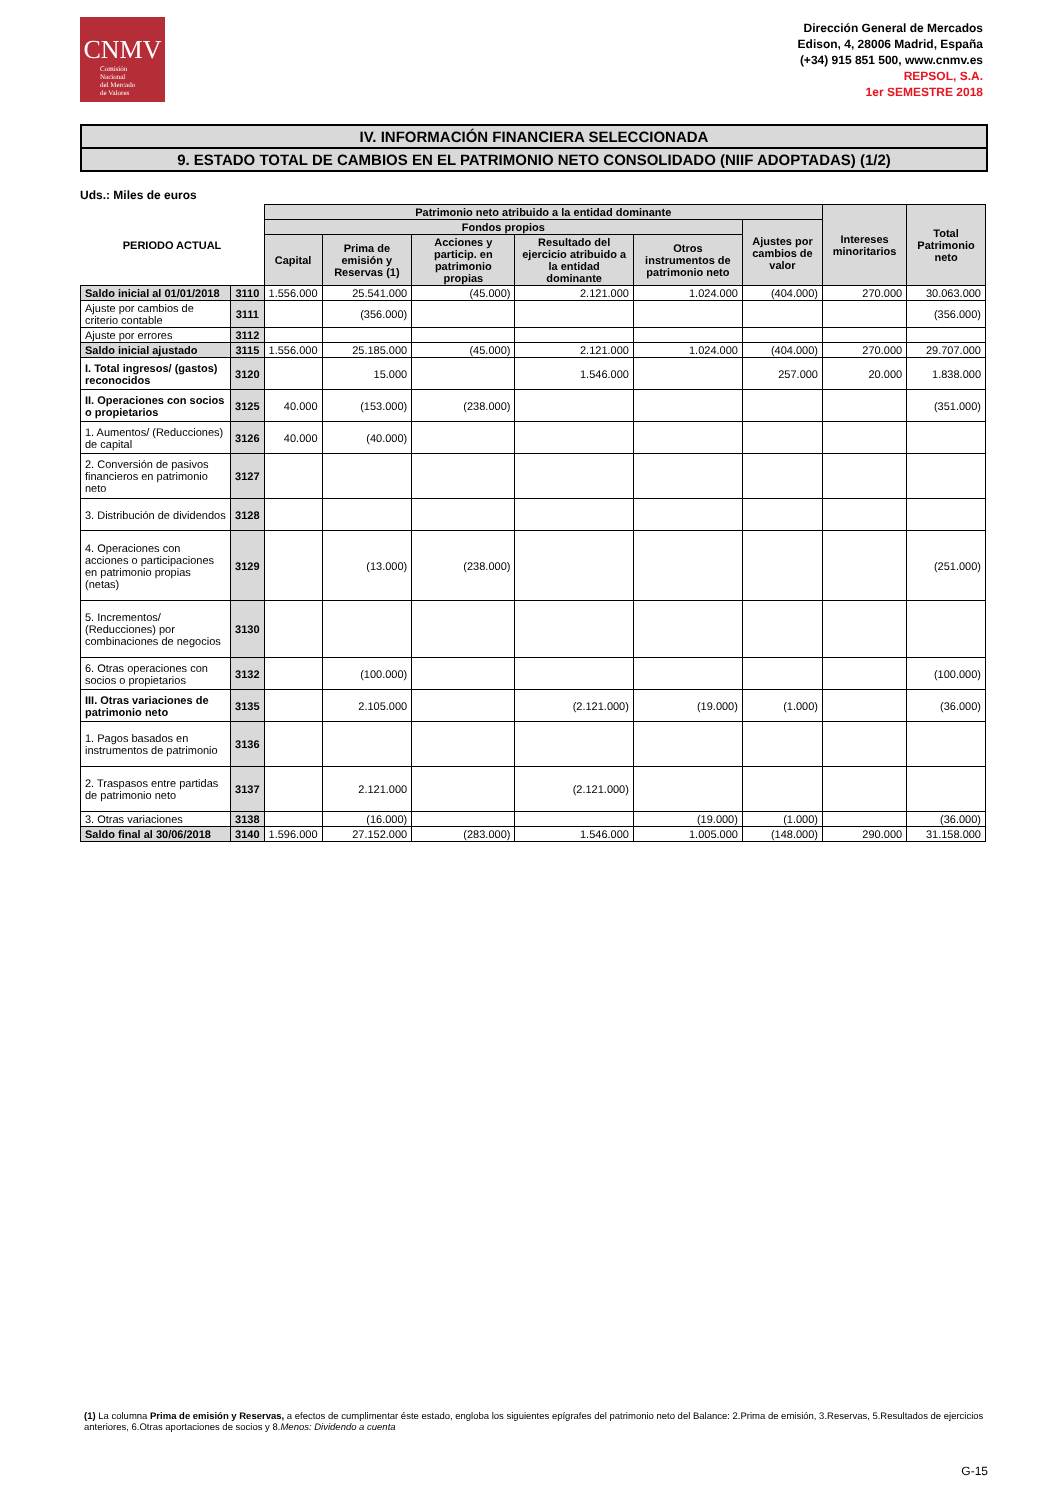CNMV
Comisión
Nacional
del Mercado
de Valores
Dirección General de Mercados
Edison, 4, 28006 Madrid, España
(+34) 915 851 500, www.cnmv.es
REPSOL, S.A.
1er SEMESTRE 2018
IV. INFORMACIÓN FINANCIERA SELECCIONADA
9. ESTADO TOTAL DE CAMBIOS EN EL PATRIMONIO NETO CONSOLIDADO (NIIF ADOPTADAS) (1/2)
Uds.: Miles de euros
| PERIODO ACTUAL | | Patrimonio neto atribuido a la entidad dominante | | | | | | Intereses minoritarios | Total Patrimonio neto |
| --- | --- | --- | --- | --- | --- | --- | --- | --- | --- |
| | | Fondos propios | | | | | Ajustes por cambios de valor | | |
| | | Capital | Prima de emisión y Reservas (1) | Acciones y particip. en patrimonio propias | Resultado del ejercicio atribuido a la entidad dominante | Otros instrumentos de patrimonio neto | | | |
| Saldo inicial al 01/01/2018 | 3110 | 1.556.000 | 25.541.000 | (45.000) | 2.121.000 | 1.024.000 | (404.000) | 270.000 | 30.063.000 |
| Ajuste por cambios de criterio contable | 3111 | | (356.000) | | | | | | (356.000) |
| Ajuste por errores | 3112 | | | | | | | | |
| Saldo inicial ajustado | 3115 | 1.556.000 | 25.185.000 | (45.000) | 2.121.000 | 1.024.000 | (404.000) | 270.000 | 29.707.000 |
| I. Total ingresos/ (gastos) reconocidos | 3120 | | 15.000 | | 1.546.000 | | 257.000 | 20.000 | 1.838.000 |
| II. Operaciones con socios o propietarios | 3125 | 40.000 | (153.000) | (238.000) | | | | | (351.000) |
| 1. Aumentos/ (Reducciones) de capital | 3126 | 40.000 | (40.000) | | | | | | |
| 2. Conversión de pasivos financieros en patrimonio neto | 3127 | | | | | | | | |
| 3. Distribución de dividendos | 3128 | | | | | | | | |
| 4. Operaciones con acciones o participaciones en patrimonio propias (netas) | 3129 | | (13.000) | (238.000) | | | | | (251.000) |
| 5. Incrementos/ (Reducciones) por combinaciones de negocios | 3130 | | | | | | | | |
| 6. Otras operaciones con socios o propietarios | 3132 | | (100.000) | | | | | | (100.000) |
| III. Otras variaciones de patrimonio neto | 3135 | | 2.105.000 | | (2.121.000) | (19.000) | (1.000) | | (36.000) |
| 1. Pagos basados en instrumentos de patrimonio | 3136 | | | | | | | | |
| 2. Traspasos entre partidas de patrimonio neto | 3137 | | 2.121.000 | | (2.121.000) | | | | |
| 3. Otras variaciones | 3138 | | (16.000) | | | (19.000) | (1.000) | | (36.000) |
| Saldo final al 30/06/2018 | 3140 | 1.596.000 | 27.152.000 | (283.000) | 1.546.000 | 1.005.000 | (148.000) | 290.000 | 31.158.000 |
(1) La columna Prima de emisión y Reservas, a efectos de cumplimentar éste estado, engloba los siguientes epígrafes del patrimonio neto del Balance: 2.Prima de emisión, 3.Reservas, 5.Resultados de ejercicios anteriores, 6.Otras aportaciones de socios y 8.Menos: Dividendo a cuenta
G-15